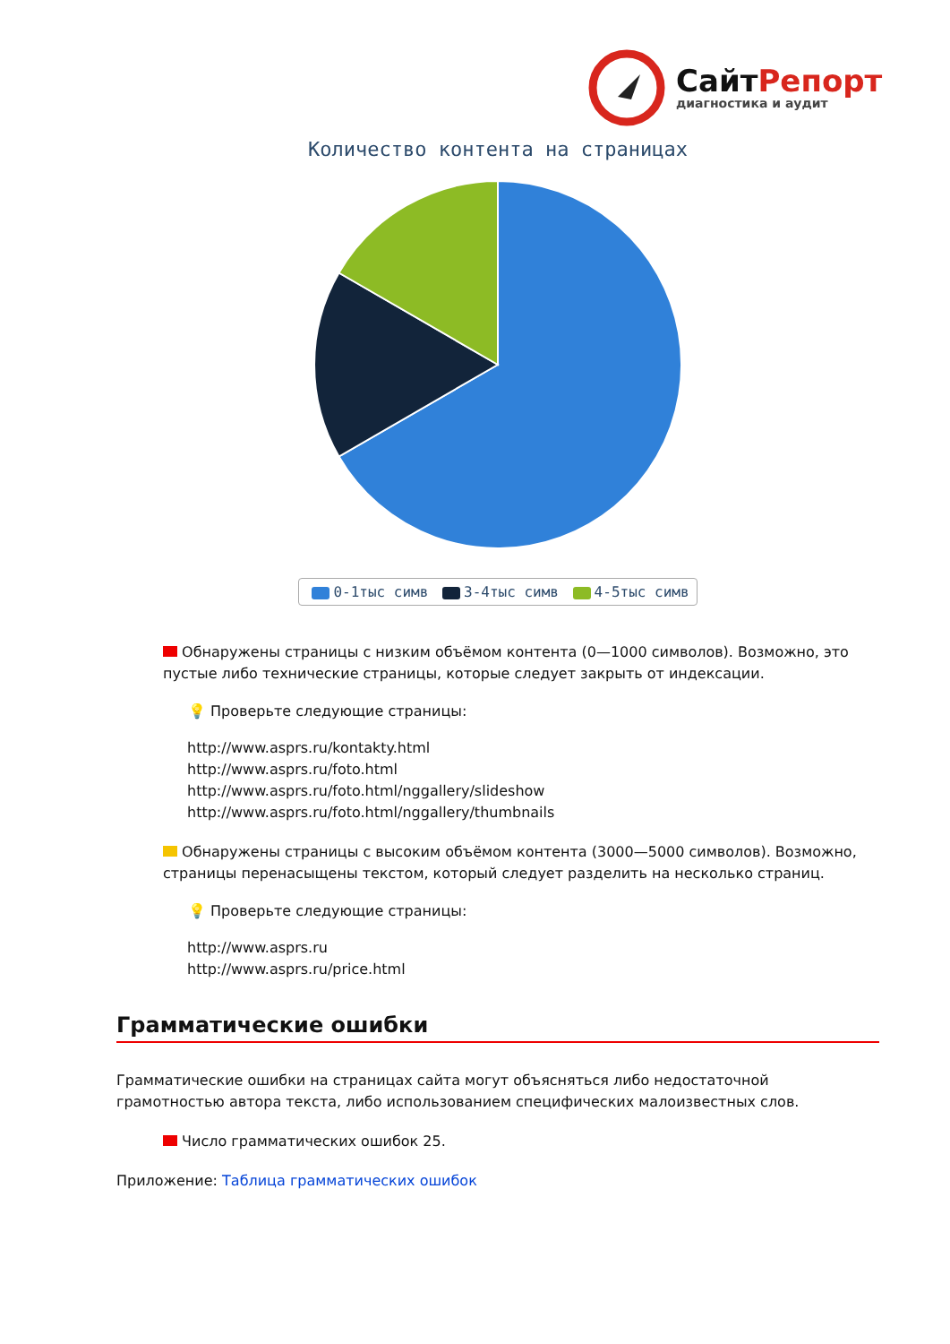СайтРепорт
диагностика и аудит
Количество контента на страницах
0-1тыс симв 3-4тыс симв 4-5тыс симв
Обнаружены страницы с низким объёмом контента (0—1000 символов). Возможно, это пустые либо технические страницы, которые следует закрыть от индексации.
💡 Проверьте следующие страницы:
http://www.asprs.ru/kontakty.html
http://www.asprs.ru/foto.html
http://www.asprs.ru/foto.html/nggallery/slideshow
http://www.asprs.ru/foto.html/nggallery/thumbnails
Обнаружены страницы с высоким объёмом контента (3000—5000 символов). Возможно, страницы перенасыщены текстом, который следует разделить на несколько страниц.
💡 Проверьте следующие страницы:
http://www.asprs.ru
http://www.asprs.ru/price.html
Грамматические ошибки
Грамматические ошибки на страницах сайта могут объясняться либо недостаточной грамотностью автора текста, либо использованием специфических малоизвестных слов.
Число грамматических ошибок 25.
Приложение: Таблица грамматических ошибок